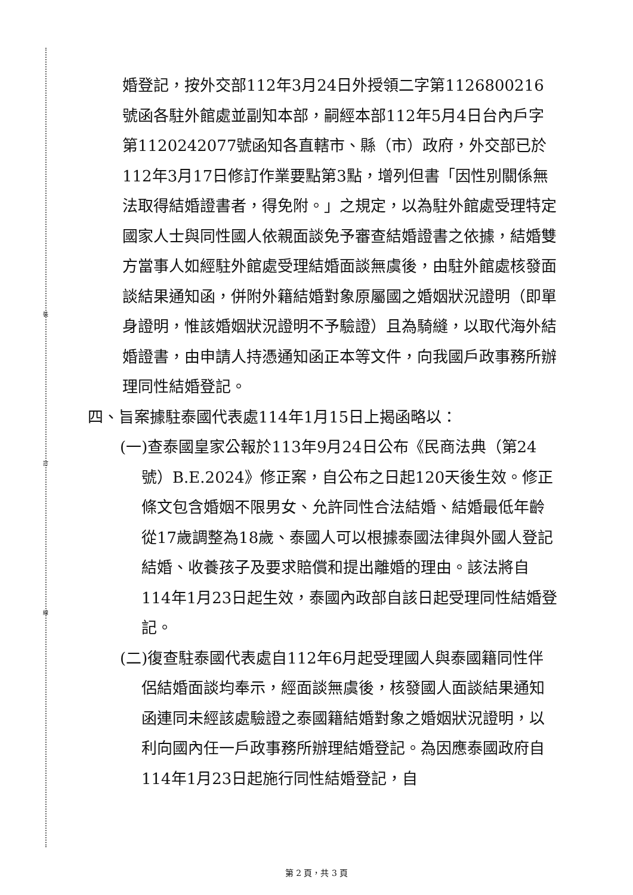裝
訂
線
婚登記，按外交部112年3月24日外授領二字第1126800216號函各駐外館處並副知本部，嗣經本部112年5月4日台內戶字第1120242077號函知各直轄市、縣（市）政府，外交部已於112年3月17日修訂作業要點第3點，增列但書「因性別關係無法取得結婚證書者，得免附。」之規定，以為駐外館處受理特定國家人士與同性國人依親面談免予審查結婚證書之依據，結婚雙方當事人如經駐外館處受理結婚面談無虞後，由駐外館處核發面談結果通知函，併附外籍結婚對象原屬國之婚姻狀況證明（即單身證明，惟該婚姻狀況證明不予驗證）且為騎縫，以取代海外結婚證書，由申請人持憑通知函正本等文件，向我國戶政事務所辦理同性結婚登記。
四、旨案據駐泰國代表處114年1月15日上揭函略以：
(一)查泰國皇家公報於113年9月24日公布《民商法典（第24號）B.E.2024》修正案，自公布之日起120天後生效。修正條文包含婚姻不限男女、允許同性合法結婚、結婚最低年齡從17歲調整為18歲、泰國人可以根據泰國法律與外國人登記結婚、收養孩子及要求賠償和提出離婚的理由。該法將自114年1月23日起生效，泰國內政部自該日起受理同性結婚登記。
(二)復查駐泰國代表處自112年6月起受理國人與泰國籍同性伴侶結婚面談均奉示，經面談無虞後，核發國人面談結果通知函連同未經該處驗證之泰國籍結婚對象之婚姻狀況證明，以利向國內任一戶政事務所辦理結婚登記。為因應泰國政府自114年1月23日起施行同性結婚登記，自
第 2 頁，共 3 頁